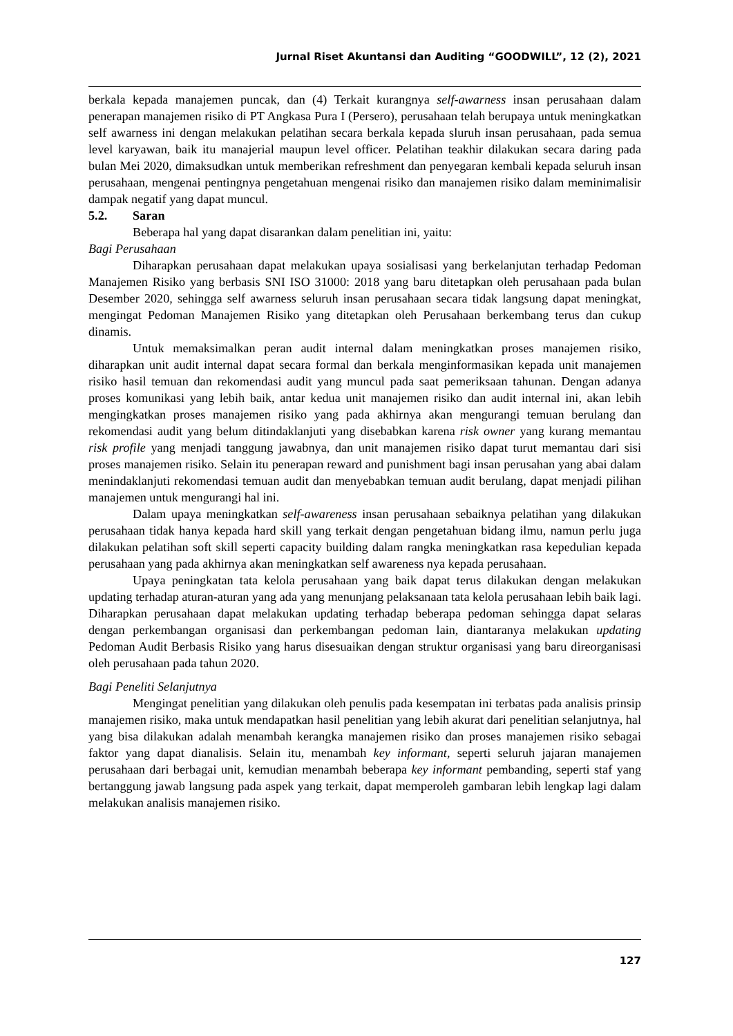Jurnal Riset Akuntansi dan Auditing “GOODWILL”, 12 (2), 2021
berkala kepada manajemen puncak, dan (4) Terkait kurangnya self-awarness insan perusahaan dalam penerapan manajemen risiko di PT Angkasa Pura I (Persero), perusahaan telah berupaya untuk meningkatkan self awarness ini dengan melakukan pelatihan secara berkala kepada sluruh insan perusahaan, pada semua level karyawan, baik itu manajerial maupun level officer. Pelatihan teakhir dilakukan secara daring pada bulan Mei 2020, dimaksudkan untuk memberikan refreshment dan penyegaran kembali kepada seluruh insan perusahaan, mengenai pentingnya pengetahuan mengenai risiko dan manajemen risiko dalam meminimalisir dampak negatif yang dapat muncul.
5.2. Saran
Beberapa hal yang dapat disarankan dalam penelitian ini, yaitu:
Bagi Perusahaan
Diharapkan perusahaan dapat melakukan upaya sosialisasi yang berkelanjutan terhadap Pedoman Manajemen Risiko yang berbasis SNI ISO 31000: 2018 yang baru ditetapkan oleh perusahaan pada bulan Desember 2020, sehingga self awarness seluruh insan perusahaan secara tidak langsung dapat meningkat, mengingat Pedoman Manajemen Risiko yang ditetapkan oleh Perusahaan berkembang terus dan cukup dinamis.
Untuk memaksimalkan peran audit internal dalam meningkatkan proses manajemen risiko, diharapkan unit audit internal dapat secara formal dan berkala menginformasikan kepada unit manajemen risiko hasil temuan dan rekomendasi audit yang muncul pada saat pemeriksaan tahunan. Dengan adanya proses komunikasi yang lebih baik, antar kedua unit manajemen risiko dan audit internal ini, akan lebih mengingkatkan proses manajemen risiko yang pada akhirnya akan mengurangi temuan berulang dan rekomendasi audit yang belum ditindaklanjuti yang disebabkan karena risk owner yang kurang memantau risk profile yang menjadi tanggung jawabnya, dan unit manajemen risiko dapat turut memantau dari sisi proses manajemen risiko. Selain itu penerapan reward and punishment bagi insan perusahan yang abai dalam menindaklanjuti rekomendasi temuan audit dan menyebabkan temuan audit berulang, dapat menjadi pilihan manajemen untuk mengurangi hal ini.
Dalam upaya meningkatkan self-awareness insan perusahaan sebaiknya pelatihan yang dilakukan perusahaan tidak hanya kepada hard skill yang terkait dengan pengetahuan bidang ilmu, namun perlu juga dilakukan pelatihan soft skill seperti capacity building dalam rangka meningkatkan rasa kepedulian kepada perusahaan yang pada akhirnya akan meningkatkan self awareness nya kepada perusahaan.
Upaya peningkatan tata kelola perusahaan yang baik dapat terus dilakukan dengan melakukan updating terhadap aturan-aturan yang ada yang menunjang pelaksanaan tata kelola perusahaan lebih baik lagi. Diharapkan perusahaan dapat melakukan updating terhadap beberapa pedoman sehingga dapat selaras dengan perkembangan organisasi dan perkembangan pedoman lain, diantaranya melakukan updating Pedoman Audit Berbasis Risiko yang harus disesuaikan dengan struktur organisasi yang baru direorganisasi oleh perusahaan pada tahun 2020.
Bagi Peneliti Selanjutnya
Mengingat penelitian yang dilakukan oleh penulis pada kesempatan ini terbatas pada analisis prinsip manajemen risiko, maka untuk mendapatkan hasil penelitian yang lebih akurat dari penelitian selanjutnya, hal yang bisa dilakukan adalah menambah kerangka manajemen risiko dan proses manajemen risiko sebagai faktor yang dapat dianalisis. Selain itu, menambah key informant, seperti seluruh jajaran manajemen perusahaan dari berbagai unit, kemudian menambah beberapa key informant pembanding, seperti staf yang bertanggung jawab langsung pada aspek yang terkait, dapat memperoleh gambaran lebih lengkap lagi dalam melakukan analisis manajemen risiko.
127